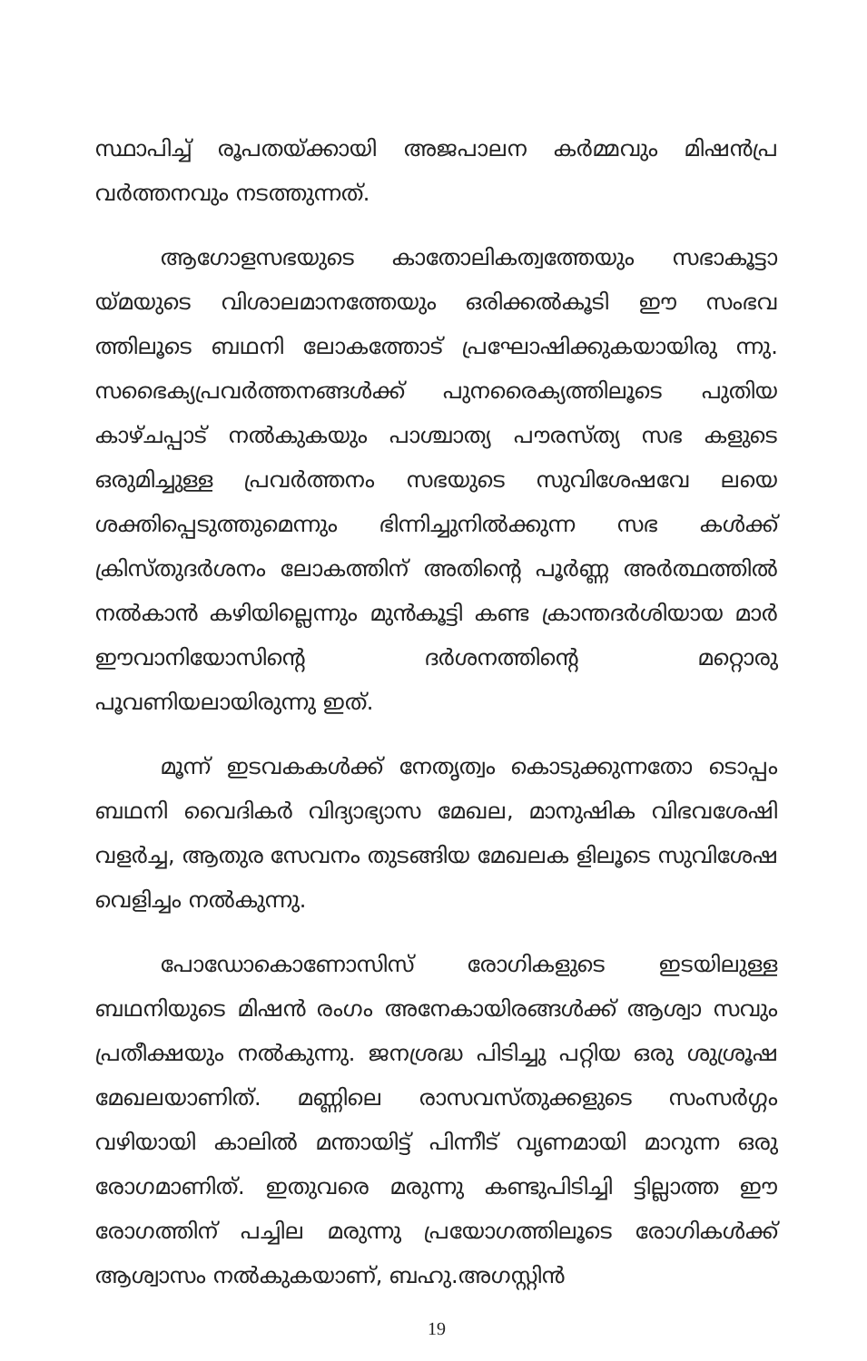സ്ഥാപിച്ച് രൂപതയ്ക്കായി അജപാലന കർമ്മവും മിഷൻപ്ര വർത്തനവും നടത്തുന്നത്.
ആഗോളസഭയുടെ കാതോലികത്വത്തേയും സഭാകൂട്ടാ യ്മയുടെ വിശാലമാനത്തേയും ഒരിക്കൽകൂടി ഈ സംഭവ ത്തിലൂടെ ബഥനി ലോകത്തോട് പ്രഘോഷിക്കുകയായിരു ന്നു. സഭൈക്യപ്രവർത്തനങ്ങൾക്ക് പുനരൈക്യത്തിലൂടെ പുതിയ കാഴ്ചപ്പാട് നൽകുകയും പാശ്ചാത്യ പൗരസ്ത്യ സഭ കളുടെ ഒരുമിച്ചുള്ള പ്രവർത്തനം സഭയുടെ സുവിശേഷവേ ലയെ ശക്തിപ്പെടുത്തുമെന്നും ഭിന്നിച്ചുനിൽക്കുന്ന സഭ കൾക്ക് ക്രിസ്തുദർശനം ലോകത്തിന് അതിന്റെ പൂർണ്ണ അർത്ഥത്തിൽ നൽകാൻ കഴിയില്ലെന്നും മുൻകൂട്ടി കണ്ട ക്രാന്തദർശിയായ മാർ ഈവാനിയോസിന്റെ ദർശനത്തിന്റെ മറ്റൊരു പൂവണിയലായിരുന്നു ഇത്.
മൂന്ന് ഇടവകകൾക്ക് നേതൃത്വം കൊടുക്കുന്നതോ ടൊപ്പം ബഥനി വൈദികർ വിദ്യാഭ്യാസ മേഖല, മാനുഷിക വിഭവശേഷി വളർച്ച, ആതുര സേവനം തുടങ്ങിയ മേഖലക ളിലൂടെ സുവിശേഷ വെളിച്ചം നൽകുന്നു.
പോഡോകൊണോസിസ് രോഗികളുടെ ഇടയിലുള്ള ബഥനിയുടെ മിഷൻ രംഗം അനേകായിരങ്ങൾക്ക് ആശ്വാ സവും പ്രതീക്ഷയും നൽകുന്നു. ജനശ്രദ്ധ പിടിച്ചു പറ്റിയ ഒരു ശുശ്രൂഷ മേഖലയാണിത്. മണ്ണിലെ രാസവസ്തുക്കളുടെ സംസർഗ്ഗം വഴിയായി കാലിൽ മന്തായിട്ട് പിന്നീട് വൃണമായി മാറുന്ന ഒരു രോഗമാണിത്. ഇതുവരെ മരുന്നു കണ്ടുപിടിച്ചി ട്ടില്ലാത്ത ഈ രോഗത്തിന് പച്ചില മരുന്നു പ്രയോഗത്തിലൂടെ രോഗികൾക്ക് ആശ്വാസം നൽകുകയാണ്, ബഹു.അഗസ്റ്റിൻ
19